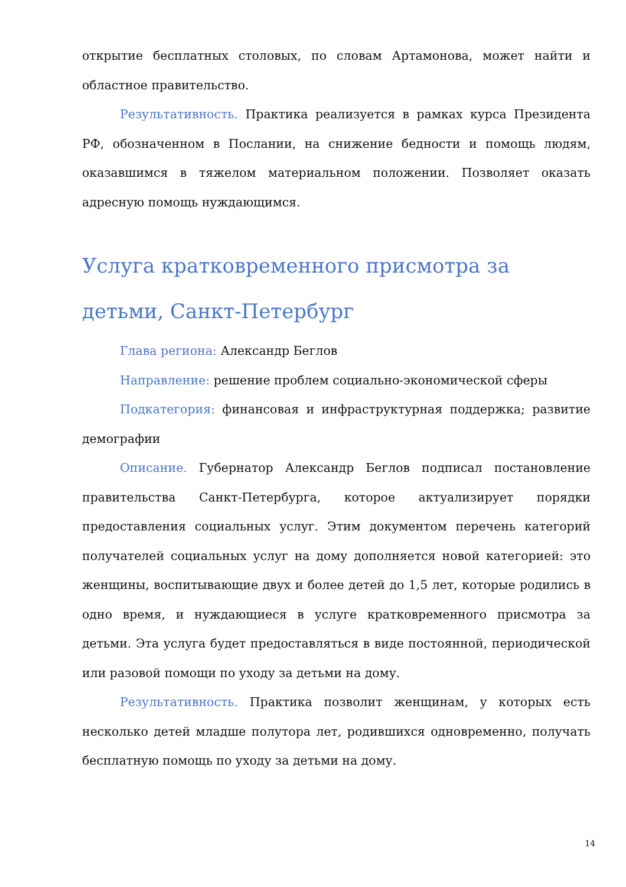открытие бесплатных столовых, по словам Артамонова, может найти и областное правительство.
Результативность. Практика реализуется в рамках курса Президента РФ, обозначенном в Послании, на снижение бедности и помощь людям, оказавшимся в тяжелом материальном положении. Позволяет оказать адресную помощь нуждающимся.
Услуга кратковременного присмотра за детьми, Санкт-Петербург
Глава региона: Александр Беглов
Направление: решение проблем социально-экономической сферы
Подкатегория: финансовая и инфраструктурная поддержка; развитие демографии
Описание. Губернатор Александр Беглов подписал постановление правительства Санкт-Петербурга, которое актуализирует порядки предоставления социальных услуг. Этим документом перечень категорий получателей социальных услуг на дому дополняется новой категорией: это женщины, воспитывающие двух и более детей до 1,5 лет, которые родились в одно время, и нуждающиеся в услуге кратковременного присмотра за детьми. Эта услуга будет предоставляться в виде постоянной, периодической или разовой помощи по уходу за детьми на дому.
Результативность. Практика позволит женщинам, у которых есть несколько детей младше полутора лет, родившихся одновременно, получать бесплатную помощь по уходу за детьми на дому.
14